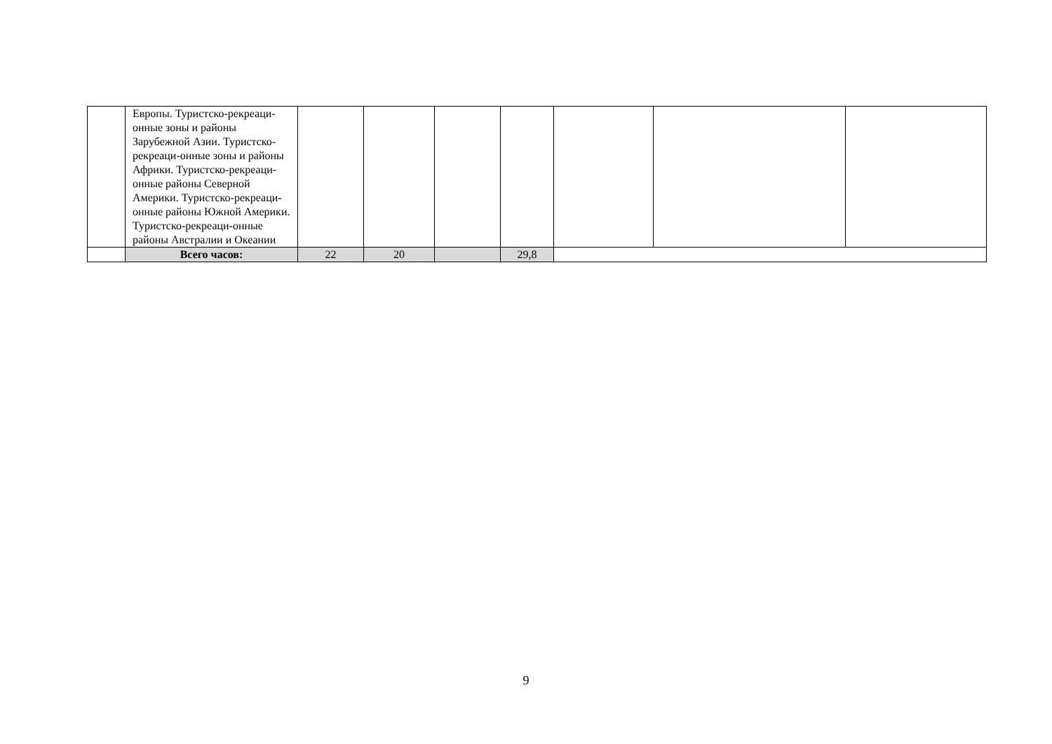| | Европы. Туристско-рекреаци-онные зоны и районы Зарубежной Азии. Туристско-рекреаци-онные зоны и районы Африки. Туристско-рекреаци-онные районы Северной Америки. Туристско-рекреаци-онные районы Южной Америки. Туристско-рекреаци-онные районы Австралии и Океании | | | | | | | |
| | Всего часов: | 22 | 20 | | 29,8 | | | |
9